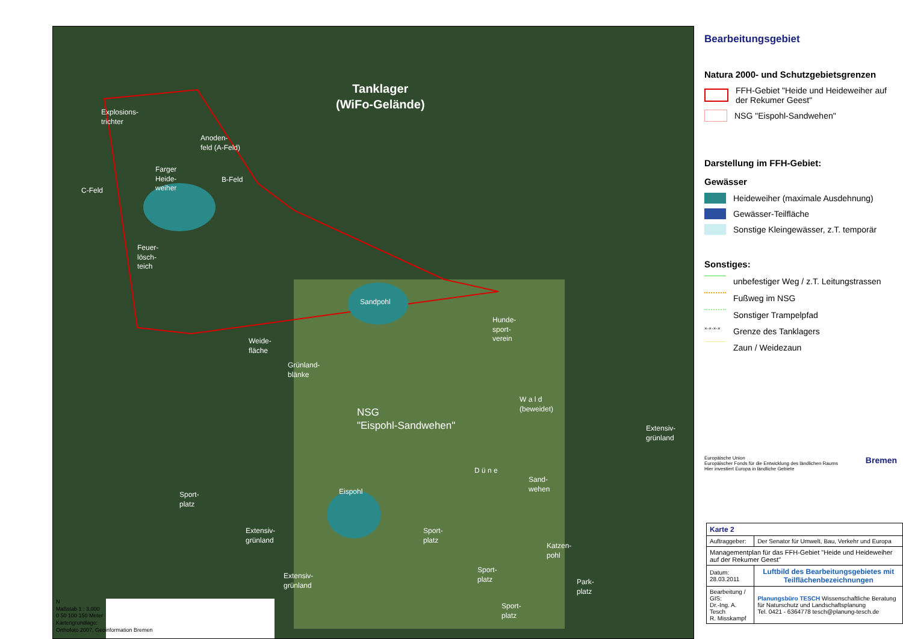Tanklager
(WiFo-Gelände)
Explosions-
trichter
Anoden-
feld (A-Feld)
Farger
Heide-
weiher
B-Feld
C-Feld
Feuer-
lösch-
teich
Sandpohl
Hunde-
sport-
verein
Weide-
fläche
Grünland-
blänke
W a l d
(beweidet)
NSG
"Eispohl-Sandwehen"
Extensiv-
grünland
D ü n e
Sand-
wehen
Eispohl
Sport-
platz
Extensiv-
grünland
Sport-
platz
Katzen-
pohl
Sport-
platz
Extensiv-
grünland
Park-
platz
Sport-
platz
N
Maßstab 1 : 3.000
0 50 100 150 Meter
Kartengrundlage:
Orthofoto 2007, Geoinformation Bremen
Bearbeitungsgebiet
Natura 2000- und Schutzgebietsgrenzen
FFH-Gebiet "Heide und Heideweiher auf der Rekumer Geest"
NSG "Eispohl-Sandwehen"
Darstellung im FFH-Gebiet:
Gewässer
Heideweiher (maximale Ausdehnung)
Gewässer-Teilfläche
Sonstige Kleingewässer, z.T. temporär
Sonstiges:
unbefestiger Weg / z.T. Leitungstrassen
Fußweg im NSG
Sonstiger Trampelpfad
×-×-×-× Grenze des Tanklagers
Zaun / Weidezaun
Europäische Union
Europäischer Fonds für die Entwicklung des ländlichen Raums
Hier investiert Europa in ländliche Gebiete Bremen
| Karte 2 | |
| Auftraggeber: | Der Senator für Umwelt, Bau, Verkehr und Europa |
| Managementplan für das FFH-Gebiet "Heide und Heideweiher auf der Rekumer Geest" | |
| Datum: 28.03.2011 | Luftbild des Bearbeitungsgebietes mit Teilflächenbezeichnungen |
| Bearbeitung / GIS: Dr.-Ing. A. Tesch R. Misskampf | Planungsbüro TESCH Wissenschaftliche Beratung für Naturschutz und Landschaftsplanung Tel. 0421 - 6364778 tesch@planung-tesch.de |